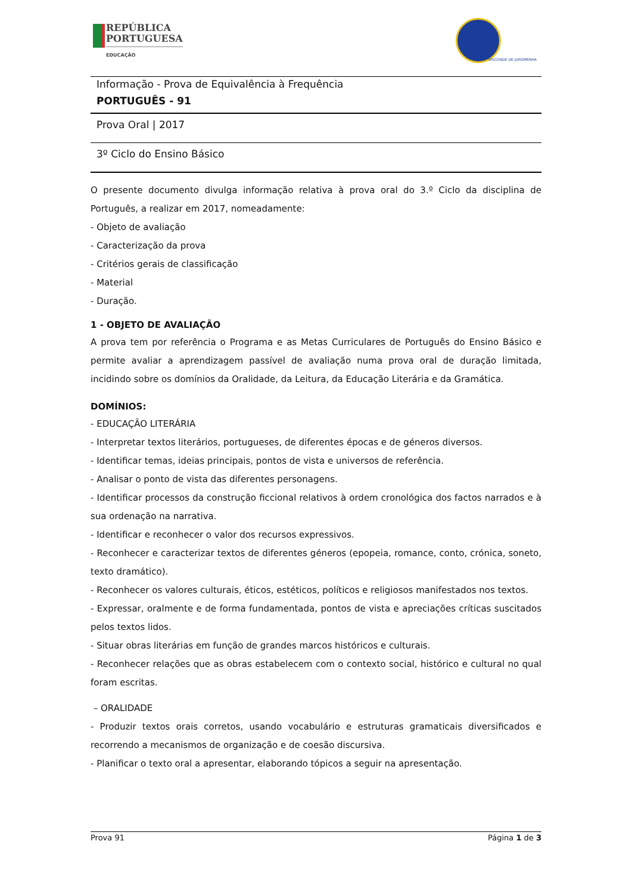REPÚBLICA
PORTUGUESA
EDUCAÇÃO
VISCONDE DE JUROMENHA
Informação - Prova de Equivalência à Frequência
PORTUGUÊS - 91
Prova Oral | 2017
3º Ciclo do Ensino Básico
O presente documento divulga informação relativa à prova oral do 3.º Ciclo da disciplina de Português, a realizar em 2017, nomeadamente:
- Objeto de avaliação
- Caracterização da prova
- Critérios gerais de classificação
- Material
- Duração.
1 - OBJETO DE AVALIAÇÃO
A prova tem por referência o Programa e as Metas Curriculares de Português do Ensino Básico e permite avaliar a aprendizagem passível de avaliação numa prova oral de duração limitada, incidindo sobre os domínios da Oralidade, da Leitura, da Educação Literária e da Gramática.
DOMÍNIOS:
- EDUCAÇÃO LITERÁRIA
- Interpretar textos literários, portugueses, de diferentes épocas e de géneros diversos.
- Identificar temas, ideias principais, pontos de vista e universos de referência.
- Analisar o ponto de vista das diferentes personagens.
- Identificar processos da construção ficcional relativos à ordem cronológica dos factos narrados e à sua ordenação na narrativa.
- Identificar e reconhecer o valor dos recursos expressivos.
- Reconhecer e caracterizar textos de diferentes géneros (epopeia, romance, conto, crónica, soneto, texto dramático).
- Reconhecer os valores culturais, éticos, estéticos, políticos e religiosos manifestados nos textos.
- Expressar, oralmente e de forma fundamentada, pontos de vista e apreciações críticas suscitados pelos textos lidos.
- Situar obras literárias em função de grandes marcos históricos e culturais.
- Reconhecer relações que as obras estabelecem com o contexto social, histórico e cultural no qual foram escritas.
– ORALIDADE
- Produzir textos orais corretos, usando vocabulário e estruturas gramaticais diversificados e recorrendo a mecanismos de organização e de coesão discursiva.
- Planificar o texto oral a apresentar, elaborando tópicos a seguir na apresentação.
Prova 91 Página 1 de 3